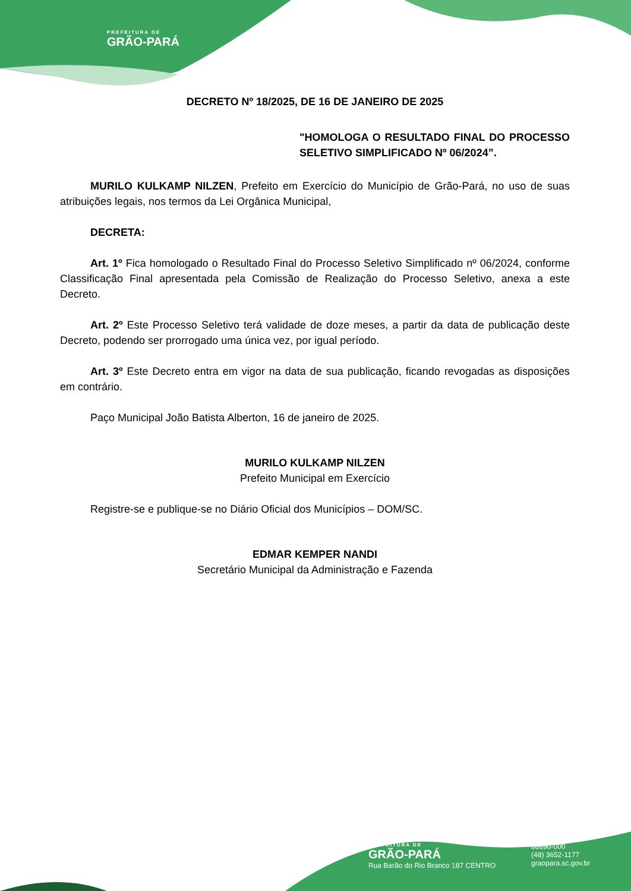PREFEITURA DE
GRÃO-PARÁ
DECRETO Nº 18/2025, DE 16 DE JANEIRO DE 2025
"HOMOLOGA O RESULTADO FINAL DO PROCESSO SELETIVO SIMPLIFICADO Nº 06/2024”.
MURILO KULKAMP NILZEN, Prefeito em Exercício do Município de Grão-Pará, no uso de suas atribuições legais, nos termos da Lei Orgânica Municipal,
DECRETA:
Art. 1º Fica homologado o Resultado Final do Processo Seletivo Simplificado nº 06/2024, conforme Classificação Final apresentada pela Comissão de Realização do Processo Seletivo, anexa a este Decreto.
Art. 2º Este Processo Seletivo terá validade de doze meses, a partir da data de publicação deste Decreto, podendo ser prorrogado uma única vez, por igual período.
Art. 3º Este Decreto entra em vigor na data de sua publicação, ficando revogadas as disposições em contrário.
Paço Municipal João Batista Alberton, 16 de janeiro de 2025.
MURILO KULKAMP NILZEN
Prefeito Municipal em Exercício
Registre-se e publique-se no Diário Oficial dos Municípios – DOM/SC.
EDMAR KEMPER NANDI
Secretário Municipal da Administração e Fazenda
PREFEITURA DE
GRÃO-PARÁ
Rua Barão do Rio Branco 187 CENTRO
88890-000
(48) 3652-1177
graopara.sc.gov.br